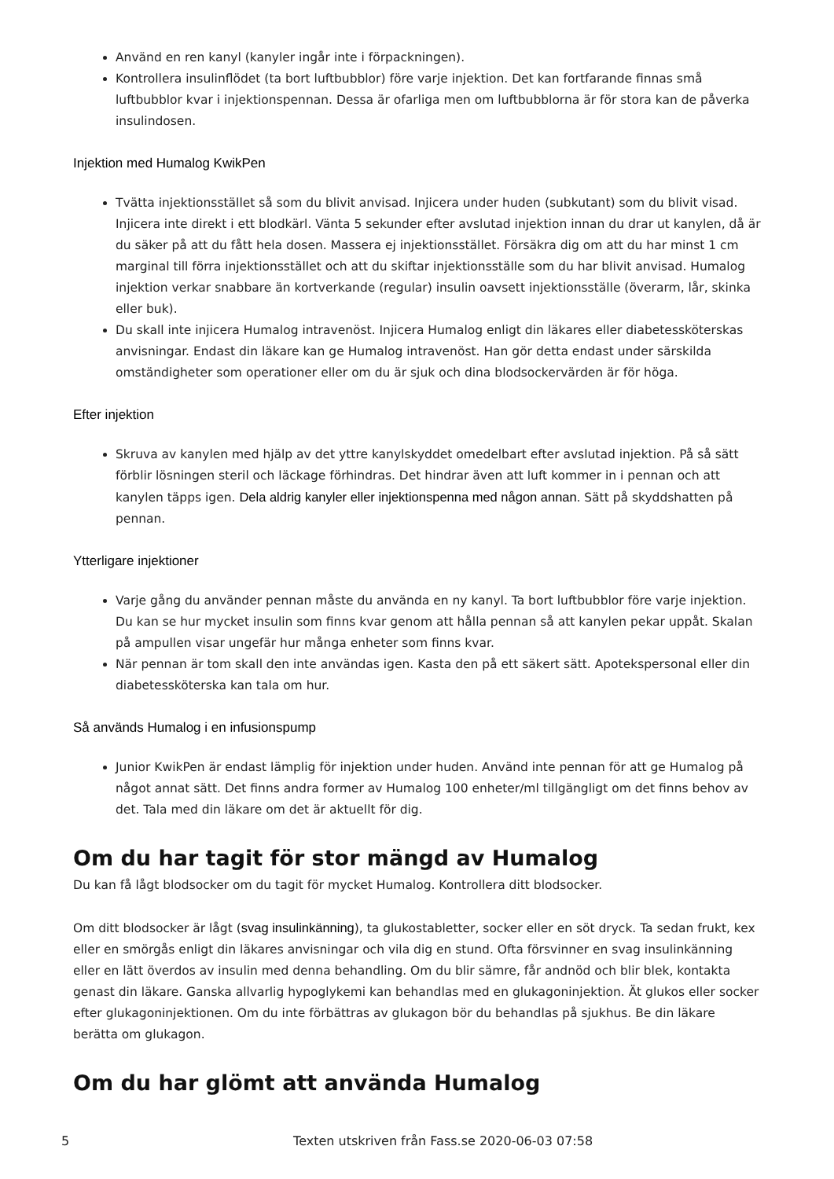Använd en ren kanyl (kanyler ingår inte i förpackningen).
Kontrollera insulinflödet (ta bort luftbubblor) före varje injektion. Det kan fortfarande finnas små luftbubblor kvar i injektionspennan. Dessa är ofarliga men om luftbubblorna är för stora kan de påverka insulindosen.
Injektion med Humalog KwikPen
Tvätta injektionsstället så som du blivit anvisad. Injicera under huden (subkutant) som du blivit visad. Injicera inte direkt i ett blodkärl. Vänta 5 sekunder efter avslutad injektion innan du drar ut kanylen, då är du säker på att du fått hela dosen. Massera ej injektionsstället. Försäkra dig om att du har minst 1 cm marginal till förra injektionsstället och att du skiftar injektionsställe som du har blivit anvisad. Humalog injektion verkar snabbare än kortverkande (regular) insulin oavsett injektionsställe (överarm, lår, skinka eller buk).
Du skall inte injicera Humalog intravenöst. Injicera Humalog enligt din läkares eller diabetessköterskas anvisningar. Endast din läkare kan ge Humalog intravenöst. Han gör detta endast under särskilda omständigheter som operationer eller om du är sjuk och dina blodsockervärden är för höga.
Efter injektion
Skruva av kanylen med hjälp av det yttre kanylskyddet omedelbart efter avslutad injektion. På så sätt förblir lösningen steril och läckage förhindras. Det hindrar även att luft kommer in i pennan och att kanylen täpps igen. Dela aldrig kanyler eller injektionspenna med någon annan. Sätt på skyddshatten på pennan.
Ytterligare injektioner
Varje gång du använder pennan måste du använda en ny kanyl. Ta bort luftbubblor före varje injektion. Du kan se hur mycket insulin som finns kvar genom att hålla pennan så att kanylen pekar uppåt. Skalan på ampullen visar ungefär hur många enheter som finns kvar.
När pennan är tom skall den inte användas igen. Kasta den på ett säkert sätt. Apotekspersonal eller din diabetessköterska kan tala om hur.
Så används Humalog i en infusionspump
Junior KwikPen är endast lämplig för injektion under huden. Använd inte pennan för att ge Humalog på något annat sätt. Det finns andra former av Humalog 100 enheter/ml tillgängligt om det finns behov av det. Tala med din läkare om det är aktuellt för dig.
Om du har tagit för stor mängd av Humalog
Du kan få lågt blodsocker om du tagit för mycket Humalog. Kontrollera ditt blodsocker.
Om ditt blodsocker är lågt (svag insulinkänning), ta glukostabletter, socker eller en söt dryck. Ta sedan frukt, kex eller en smörgås enligt din läkares anvisningar och vila dig en stund. Ofta försvinner en svag insulinkänning eller en lätt överdos av insulin med denna behandling. Om du blir sämre, får andnöd och blir blek, kontakta genast din läkare. Ganska allvarlig hypoglykemi kan behandlas med en glukagoninjektion. Ät glukos eller socker efter glukagoninjektionen. Om du inte förbättras av glukagon bör du behandlas på sjukhus. Be din läkare berätta om glukagon.
Om du har glömt att använda Humalog
5 Texten utskriven från Fass.se 2020-06-03 07:58